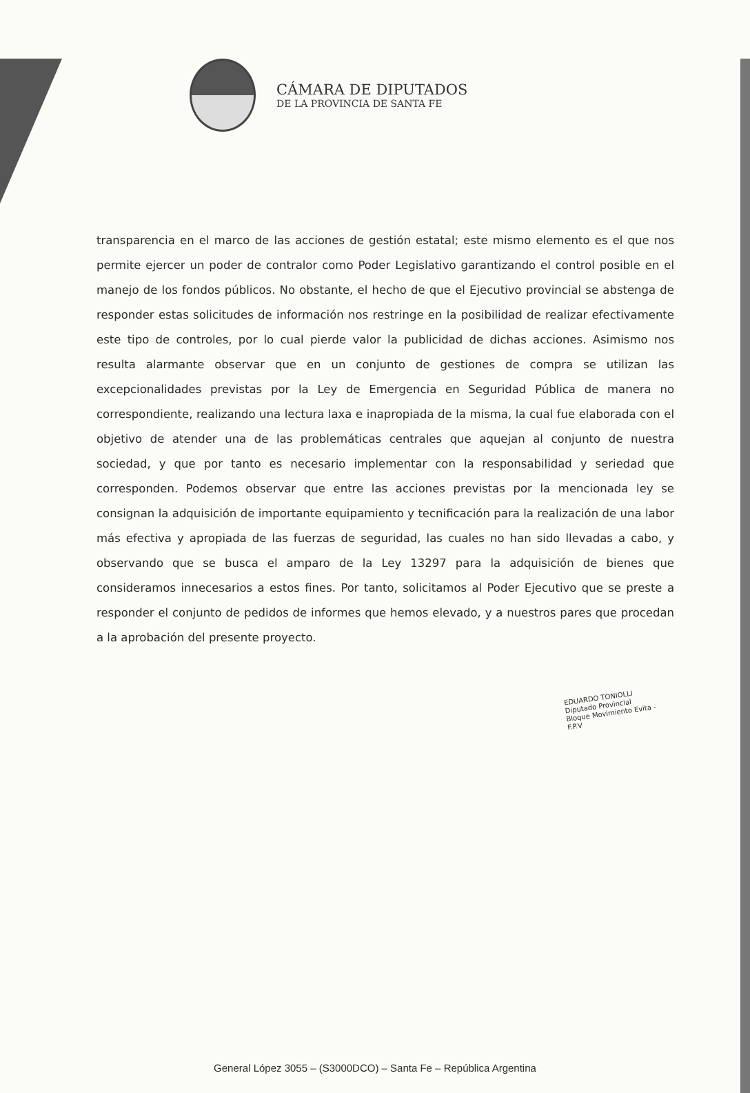CÁMARA DE DIPUTADOS
DE LA PROVINCIA DE SANTA FE
transparencia en el marco de las acciones de gestión estatal; este mismo elemento es el que nos permite ejercer un poder de contralor como Poder Legislativo garantizando el control posible en el manejo de los fondos públicos. No obstante, el hecho de que el Ejecutivo provincial se abstenga de responder estas solicitudes de información nos restringe en la posibilidad de realizar efectivamente este tipo de controles, por lo cual pierde valor la publicidad de dichas acciones. Asimismo nos resulta alarmante observar que en un conjunto de gestiones de compra se utilizan las excepcionalidades previstas por la Ley de Emergencia en Seguridad Pública de manera no correspondiente, realizando una lectura laxa e inapropiada de la misma, la cual fue elaborada con el objetivo de atender una de las problemáticas centrales que aquejan al conjunto de nuestra sociedad, y que por tanto es necesario implementar con la responsabilidad y seriedad que corresponden. Podemos observar que entre las acciones previstas por la mencionada ley se consignan la adquisición de importante equipamiento y tecnificación para la realización de una labor más efectiva y apropiada de las fuerzas de seguridad, las cuales no han sido llevadas a cabo, y observando que se busca el amparo de la Ley 13297 para la adquisición de bienes que consideramos innecesarios a estos fines. Por tanto, solicitamos al Poder Ejecutivo que se preste a responder el conjunto de pedidos de informes que hemos elevado, y a nuestros pares que procedan a la aprobación del presente proyecto.
EDUARDO TONIOLLI
Diputado Provincial
Bloque Movimiento Evita - F.P.V
General López 3055 – (S3000DCO) – Santa Fe – República Argentina